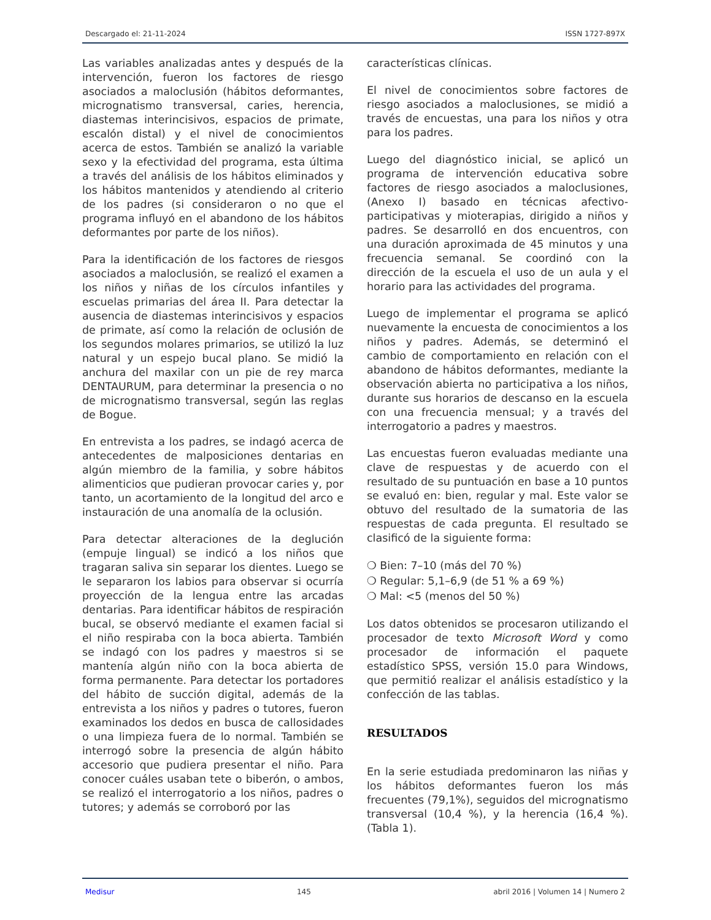Descargado el: 21-11-2024 ISSN 1727-897X
Las variables analizadas antes y después de la intervención, fueron los factores de riesgo asociados a maloclusión (hábitos deformantes, micrognatismo transversal, caries, herencia, diastemas interincisivos, espacios de primate, escalón distal) y el nivel de conocimientos acerca de estos. También se analizó la variable sexo y la efectividad del programa, esta última a través del análisis de los hábitos eliminados y los hábitos mantenidos y atendiendo al criterio de los padres (si consideraron o no que el programa influyó en el abandono de los hábitos deformantes por parte de los niños).
Para la identificación de los factores de riesgos asociados a maloclusión, se realizó el examen a los niños y niñas de los círculos infantiles y escuelas primarias del área II. Para detectar la ausencia de diastemas interincisivos y espacios de primate, así como la relación de oclusión de los segundos molares primarios, se utilizó la luz natural y un espejo bucal plano. Se midió la anchura del maxilar con un pie de rey marca DENTAURUM, para determinar la presencia o no de micrognatismo transversal, según las reglas de Bogue.
En entrevista a los padres, se indagó acerca de antecedentes de malposiciones dentarias en algún miembro de la familia, y sobre hábitos alimenticios que pudieran provocar caries y, por tanto, un acortamiento de la longitud del arco e instauración de una anomalía de la oclusión.
Para detectar alteraciones de la deglución (empuje lingual) se indicó a los niños que tragaran saliva sin separar los dientes. Luego se le separaron los labios para observar si ocurría proyección de la lengua entre las arcadas dentarias. Para identificar hábitos de respiración bucal, se observó mediante el examen facial si el niño respiraba con la boca abierta. También se indagó con los padres y maestros si se mantenía algún niño con la boca abierta de forma permanente. Para detectar los portadores del hábito de succión digital, además de la entrevista a los niños y padres o tutores, fueron examinados los dedos en busca de callosidades o una limpieza fuera de lo normal. También se interrogó sobre la presencia de algún hábito accesorio que pudiera presentar el niño. Para conocer cuáles usaban tete o biberón, o ambos, se realizó el interrogatorio a los niños, padres o tutores; y además se corroboró por las
características clínicas.
El nivel de conocimientos sobre factores de riesgo asociados a maloclusiones, se midió a través de encuestas, una para los niños y otra para los padres.
Luego del diagnóstico inicial, se aplicó un programa de intervención educativa sobre factores de riesgo asociados a maloclusiones, (Anexo I) basado en técnicas afectivo-participativas y mioterapias, dirigido a niños y padres. Se desarrolló en dos encuentros, con una duración aproximada de 45 minutos y una frecuencia semanal. Se coordinó con la dirección de la escuela el uso de un aula y el horario para las actividades del programa.
Luego de implementar el programa se aplicó nuevamente la encuesta de conocimientos a los niños y padres. Además, se determinó el cambio de comportamiento en relación con el abandono de hábitos deformantes, mediante la observación abierta no participativa a los niños, durante sus horarios de descanso en la escuela con una frecuencia mensual; y a través del interrogatorio a padres y maestros.
Las encuestas fueron evaluadas mediante una clave de respuestas y de acuerdo con el resultado de su puntuación en base a 10 puntos se evaluó en: bien, regular y mal. Este valor se obtuvo del resultado de la sumatoria de las respuestas de cada pregunta. El resultado se clasificó de la siguiente forma:
❍ Bien: 7–10 (más del 70 %)
❍ Regular: 5,1–6,9 (de 51 % a 69 %)
❍ Mal: <5 (menos del 50 %)
Los datos obtenidos se procesaron utilizando el procesador de texto Microsoft Word y como procesador de información el paquete estadístico SPSS, versión 15.0 para Windows, que permitió realizar el análisis estadístico y la confección de las tablas.
RESULTADOS
En la serie estudiada predominaron las niñas y los hábitos deformantes fueron los más frecuentes (79,1%), seguidos del micrognatismo transversal (10,4 %), y la herencia (16,4 %). (Tabla 1).
Medisur 145 abril 2016 | Volumen 14 | Numero 2